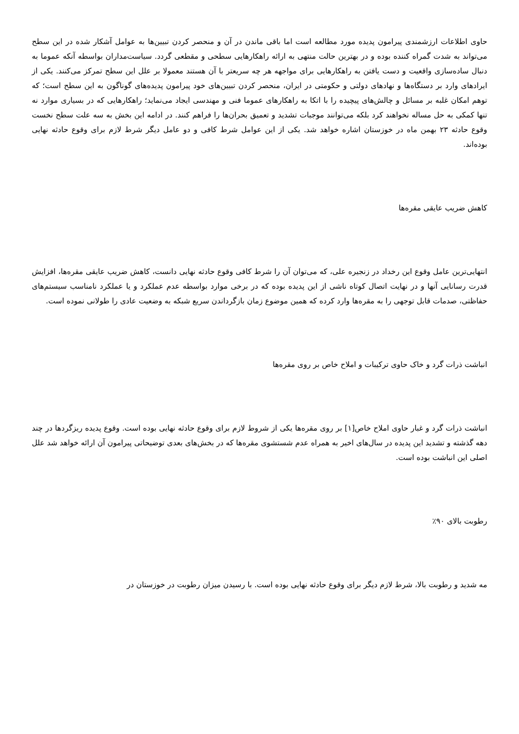حاوی اطلاعات ارزشمندی پیرامون پدیده مورد مطالعه است اما باقی ماندن در آن و منحصر کردن تبیین‌ها به عوامل آشکار شده در این سطح می‌تواند به شدت گمراه کننده بوده و در بهترین حالت منتهی به ارائه راهکارهایی سطحی و مقطعی گردد. سیاست‌مداران بواسطه آنکه عموما به دنبال ساده‌سازی واقعیت و دست یافتن به راهکارهایی برای مواجهه هر چه سریعتر با آن هستند معمولا بر علل این سطح تمرکز می‌کنند. یکی از ایرادهای وارد بر دستگاه‌ها و نهادهای دولتی و حکومتی در ایران، منحصر کردن تبیین‌های خود پیرامون پدیده‌های گوناگون به این سطح است؛ که توهم امکان غلبه بر مسائل و چالش‌های پیچیده را با اتکا به راهکارهای عموما فنی و مهندسی ایجاد می‌نماید؛ راهکارهایی که در بسیاری موارد نه تنها کمکی به حل مساله نخواهند کرد بلکه می‌توانند موجبات تشدید و تعمیق بحران‌ها را فراهم کنند. در ادامه این بخش به سه علت سطح نخست وقوع حادثه ۲۳ بهمن ماه در خوزستان اشاره خواهد شد. یکی از این عوامل شرط کافی و دو عامل دیگر شرط لازم برای وقوع حادثه نهایی بوده‌اند.
کاهش ضریب عایقی مقره‌ها
انتهایی‌ترین عامل وقوع این رخداد در زنجیره علی، که می‌توان آن را شرط کافی وقوع حادثه نهایی دانست، کاهش ضریب عایقی مقره‌ها، افزایش قدرت رسانایی آنها و در نهایت اتصال کوتاه ناشی از این پدیده بوده که در برخی موارد بواسطه عدم عملکرد و یا عملکرد نامناسب سیستم‌های حفاظتی، صدمات قابل توجهی را به مقره‌ها وارد کرده که همین موضوع زمان بازگرداندن سریع شبکه به وضعیت عادی را طولانی نموده است.
انباشت ذرات گرد و خاک حاوی ترکیبات و املاح خاص بر روی مقره‌ها
انباشت ذرات گرد و غبار حاوی املاح خاص[۱] بر روی مقره‌ها یکی از شروط لازم برای وقوع حادثه نهایی بوده است. وقوع پدیده ریزگردها در چند دهه گذشته و تشدید این پدیده در سال‌های اخیر به همراه عدم شستشوی مقره‌ها که در بخش‌های بعدی توضیحاتی پیرامون آن ارائه خواهد شد علل اصلی این انباشت بوده است.
رطوبت بالای ۹۰٪
مه شدید و رطوبت بالا، شرط لازم دیگر برای وقوع حادثه نهایی بوده است. با رسیدن میزان رطوبت در خوزستان در